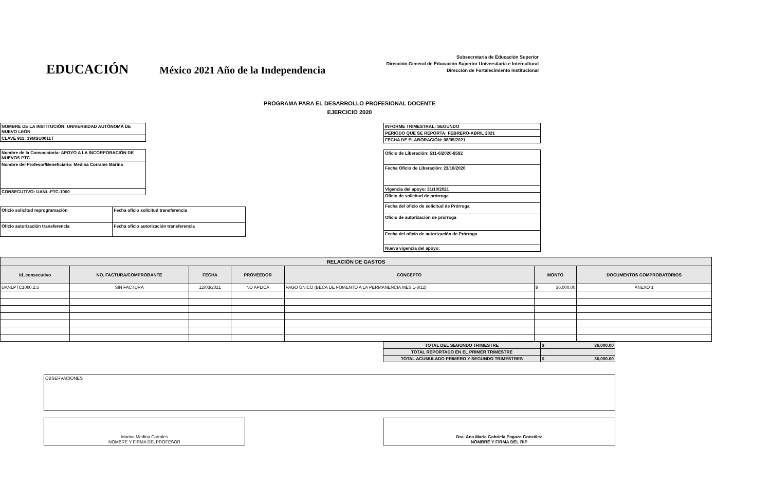EDUCACIÓN
México 2021 Año de la Independencia
Subsecretaría de Educación Superior
Dirección General de Educación Superior Universitaria e Intercultural
Dirección de Fortalecimiento Institucional
PROGRAMA PARA EL DESARROLLO PROFESIONAL DOCENTE
EJERCICIO 2020
| NOMBRE DE LA INSTITUCIÓN: UNIVERSIDAD AUTÓNOMA DE NUEVO LEÓN |
| CLAVE 911: 19MSU0011T |
| Nombre de la Convocatoria: APOYO A LA INCORPORACIÓN DE NUEVOS PTC |
| Nombre del Profesor/Beneficiario: Medina Corrales Marina |
| CONSECUTIVO: UANL-PTC-1060 |
| Oficio solicitud reprogramación | Fecha oficio solicitud transferencia |
| Oficio autorización transferencia | Fecha oficio autorización transferencia |
| INFORME TRIMESTRAL: SEGUNDO |
| PERIODO QUE SE REPORTA: FEBRERO-ABRIL 2021 |
| FECHA DE ELABORACIÓN: 08/05/2021 |
| Oficio de Liberación: 511-6/2020-8582 |
| Fecha Oficio de Liberación: 23/10/2020 |
| Vigencia del apoyo: 31/10/2021 |
| Oficio de solicitud de prórroga |
| Fecha del oficio de solicitud de Prórroga |
| Oficio de autorización de prórroga |
| Fecha del oficio de autorización de Prórroga |
| Nueva vigencia del apoyo: |
| RELACIÓN DE GASTOS | | | | | | |
| --- | --- | --- | --- | --- | --- | --- |
| Id_consecutivo | NO. FACTURA/COMPROBANTE | FECHA | PROVEEDOR | CONCEPTO | MONTO | DOCUMENTOS COMPROBATORIOS |
| UANLPTC1060.2.5 | SIN FACTURA | 12/03/2021 | NO APLICA | PAGO ÚNICO (BECA DE FOMENTO A LA PERMANENCIA MES 1-6/12) | $ 36,000.00 | ANEXO 1 |
| TOTAL DEL SEGUNDO TRIMESTRE | $ 36,000.00 |
| TOTAL REPORTADO EN EL PRIMER TRIMESTRE | |
| TOTAL ACUMULADO PRIMERO Y SEGUNDO TRIMESTRES | $ 36,000.00 |
| OBSERVACIONES |
| Marina Medina Corrales NOMBRE Y FIRMA DELPROFESOR |
| Dra. Ana María Gabriela Pagaza González NOMBRE Y FIRMA DEL RIP |